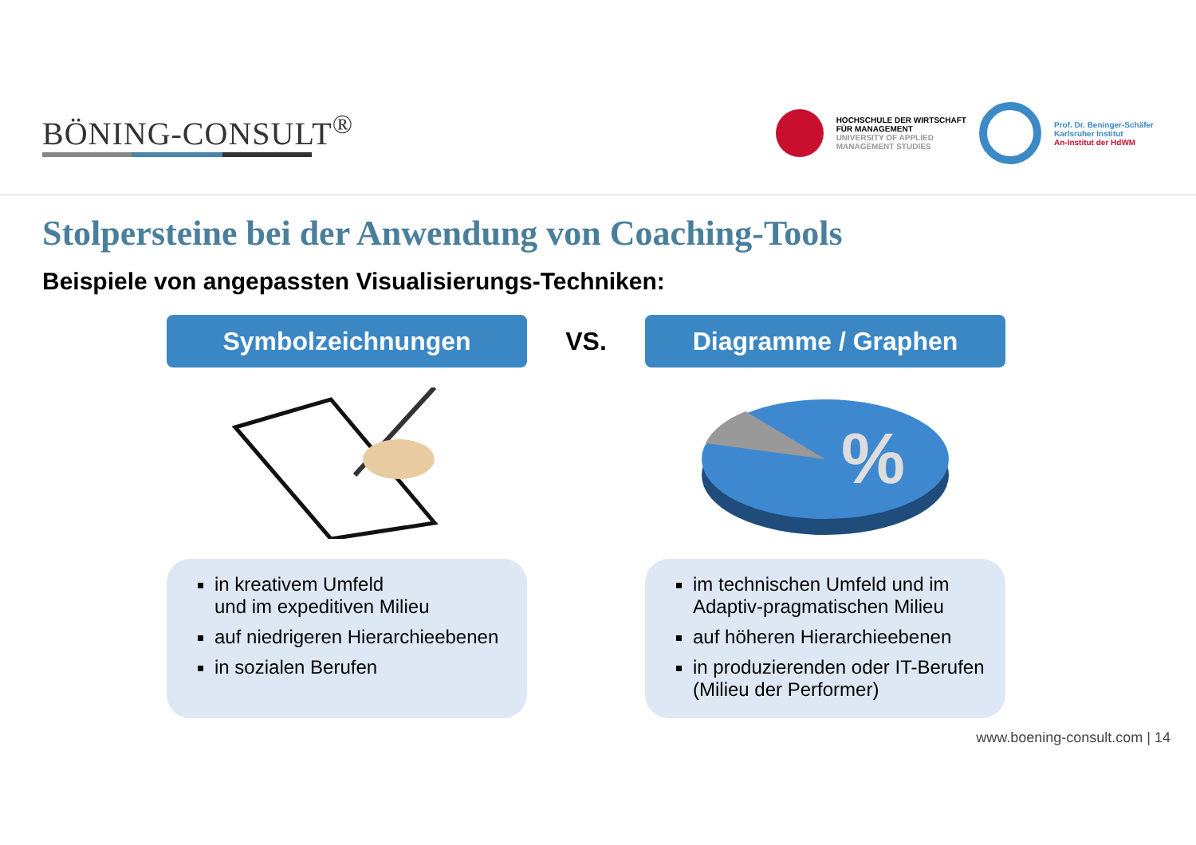BÖNING-CONSULT<sup>®</sup>
HOCHSCHULE DER WIRTSCHAFT
FÜR MANAGEMENT
UNIVERSITY OF APPLIED
MANAGEMENT STUDIES
Prof. Dr. Beninger-Schäfer
Karlsruher Institut
An-Institut der HdWM
Stolpersteine bei der Anwendung von Coaching-Tools
Beispiele von angepassten Visualisierungs-Techniken:
Symbolzeichnungen
VS.
Diagramme / Graphen
%
in kreativem Umfeld
und im expeditiven Milieu
auf niedrigeren Hierarchieebenen
in sozialen Berufen
im technischen Umfeld und im Adaptiv-pragmatischen Milieu
auf höheren Hierarchieebenen
in produzierenden oder IT-Berufen (Milieu der Performer)
www.boening-consult.com | 14